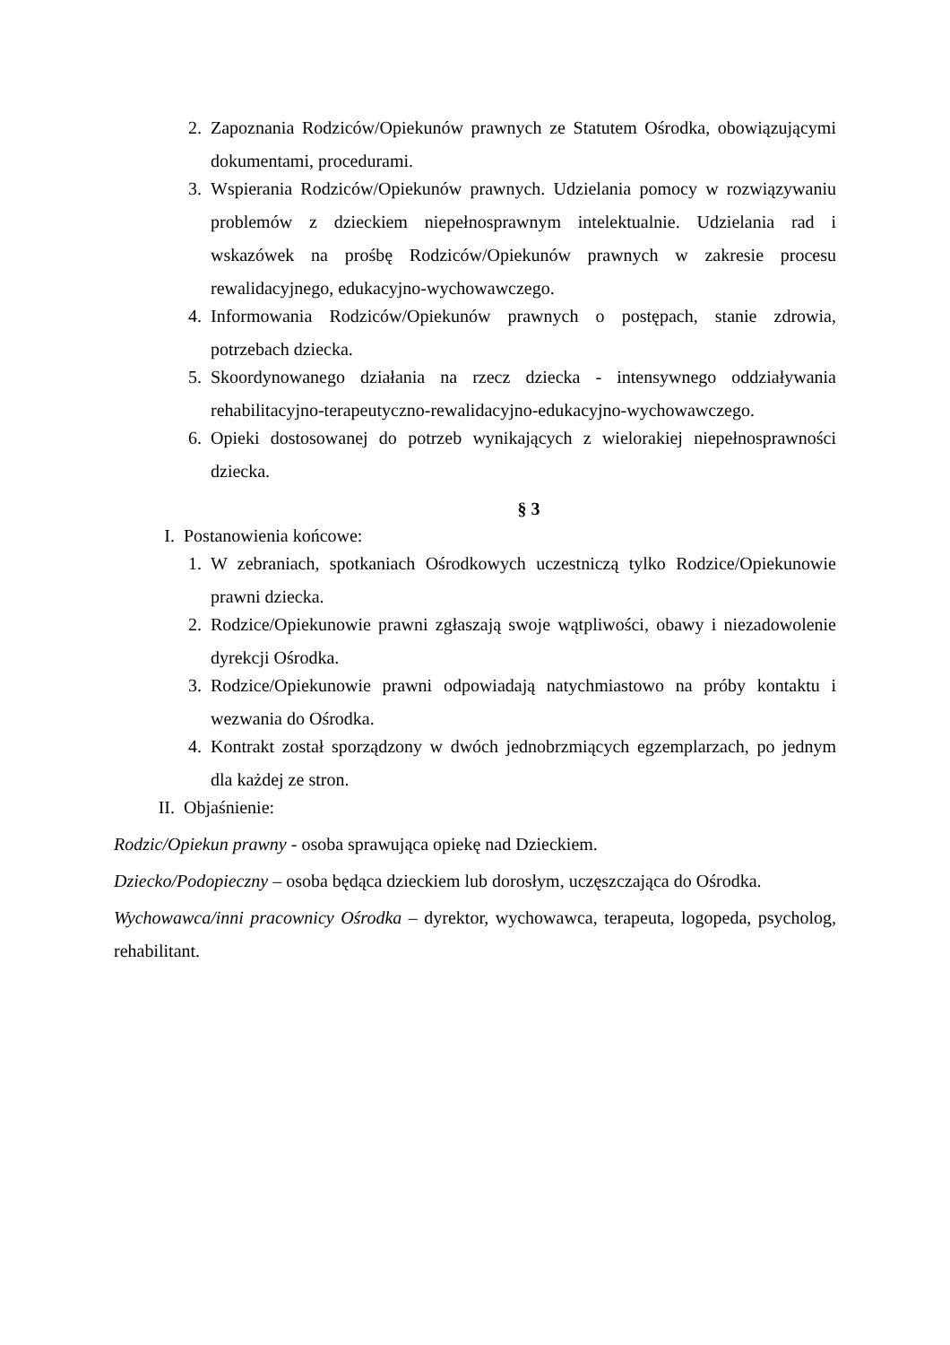2. Zapoznania Rodziców/Opiekunów prawnych ze Statutem Ośrodka, obowiązującymi dokumentami, procedurami.
3. Wspierania Rodziców/Opiekunów prawnych. Udzielania pomocy w rozwiązywaniu problemów z dzieckiem niepełnosprawnym intelektualnie. Udzielania rad i wskazówek na prośbę Rodziców/Opiekunów prawnych w zakresie procesu rewalidacyjnego, edukacyjno-wychowawczego.
4. Informowania Rodziców/Opiekunów prawnych o postępach, stanie zdrowia, potrzebach dziecka.
5. Skoordynowanego działania na rzecz dziecka - intensywnego oddziaływania rehabilitacyjno-terapeutyczno-rewalidacyjno-edukacyjno-wychowawczego.
6. Opieki dostosowanej do potrzeb wynikających z wielorakiej niepełnosprawności dziecka.
§ 3
I. Postanowienia końcowe:
1. W zebraniach, spotkaniach Ośrodkowych uczestniczą tylko Rodzice/Opiekunowie prawni dziecka.
2. Rodzice/Opiekunowie prawni zgłaszają swoje wątpliwości, obawy i niezadowolenie dyrekcji Ośrodka.
3. Rodzice/Opiekunowie prawni odpowiadają natychmiastowo na próby kontaktu i wezwania do Ośrodka.
4. Kontrakt został sporządzony w dwóch jednobrzmiących egzemplarzach, po jednym dla każdej ze stron.
II. Objaśnienie:
Rodzic/Opiekun prawny - osoba sprawująca opiekę nad Dzieckiem.
Dziecko/Podopieczny – osoba będąca dzieckiem lub dorosłym, uczęszczająca do Ośrodka.
Wychowawca/inni pracownicy Ośrodka – dyrektor, wychowawca, terapeuta, logopeda, psycholog, rehabilitant.